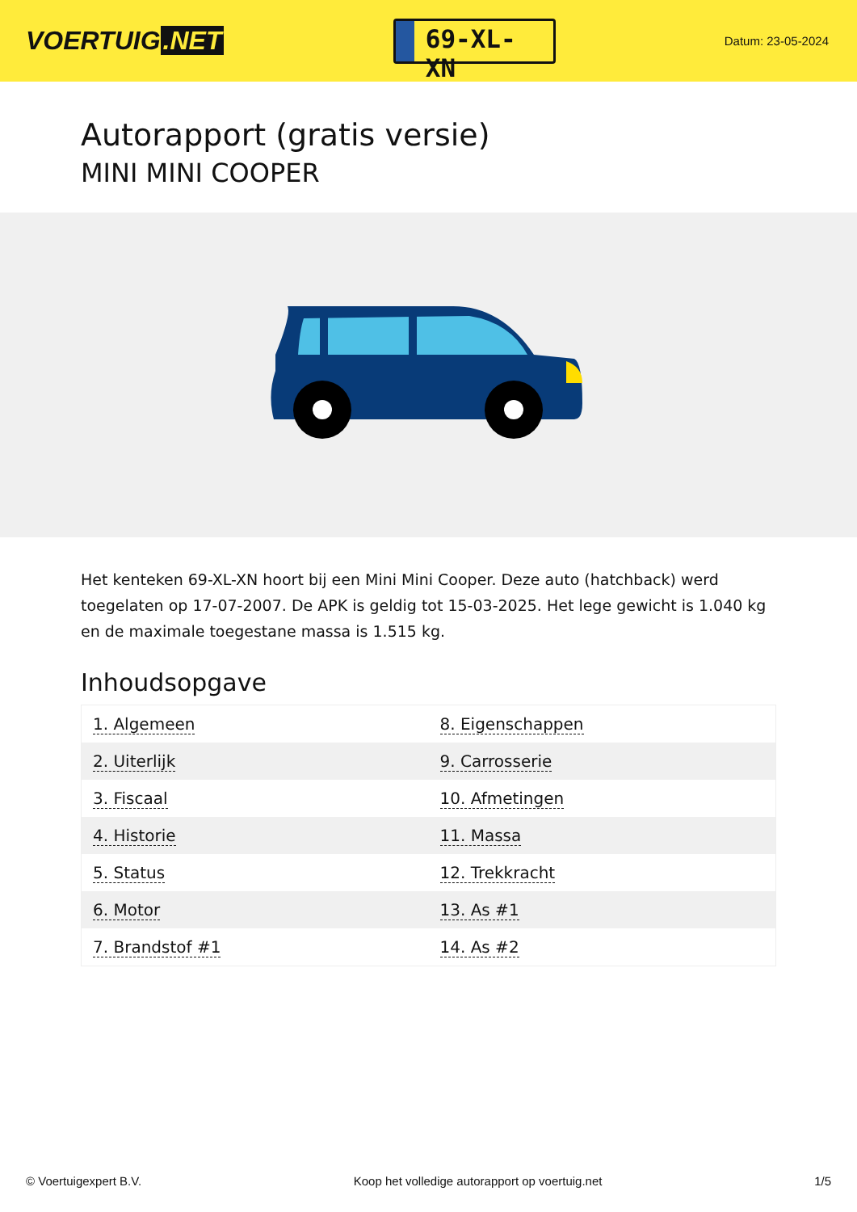VOERTUIG.NET
69-XL-XN
Datum: 23-05-2024
Autorapport (gratis versie)
MINI MINI COOPER
Het kenteken 69-XL-XN hoort bij een Mini Mini Cooper. Deze auto (hatchback) werd toegelaten op 17-07-2007. De APK is geldig tot 15-03-2025. Het lege gewicht is 1.040 kg en de maximale toegestane massa is 1.515 kg.
Inhoudsopgave
| 1. Algemeen | 8. Eigenschappen |
| 2. Uiterlijk | 9. Carrosserie |
| 3. Fiscaal | 10. Afmetingen |
| 4. Historie | 11. Massa |
| 5. Status | 12. Trekkracht |
| 6. Motor | 13. As #1 |
| 7. Brandstof #1 | 14. As #2 |
© Voertuigexpert B.V. Koop het volledige autorapport op voertuig.net 1/5